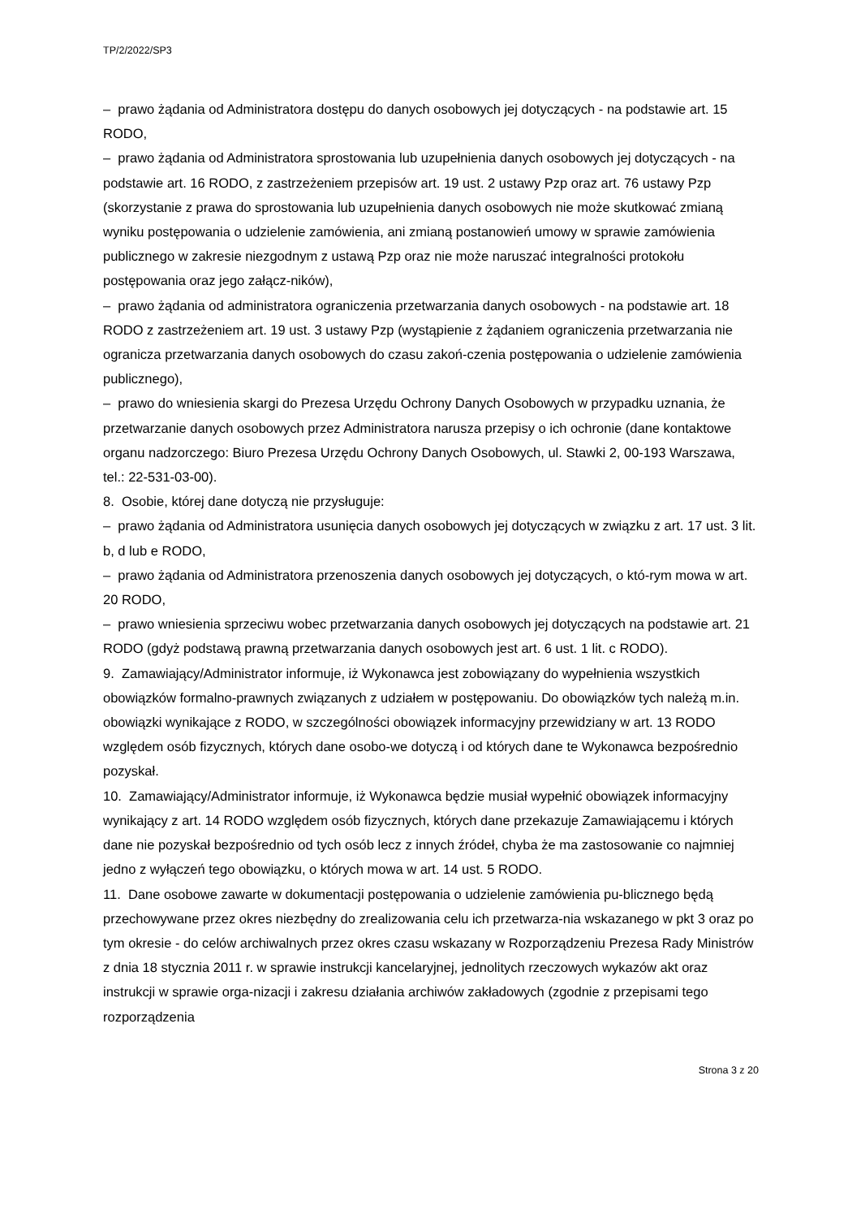TP/2/2022/SP3
– prawo żądania od Administratora dostępu do danych osobowych jej dotyczących - na podstawie art. 15 RODO,
– prawo żądania od Administratora sprostowania lub uzupełnienia danych osobowych jej dotyczących - na podstawie art. 16 RODO, z zastrzeżeniem przepisów art. 19 ust. 2 ustawy Pzp oraz art. 76 ustawy Pzp (skorzystanie z prawa do sprostowania lub uzupełnienia danych osobowych nie może skutkować zmianą wyniku postępowania o udzielenie zamówienia, ani zmianą postanowień umowy w sprawie zamówienia publicznego w zakresie niezgodnym z ustawą Pzp oraz nie może naruszać integralności protokołu postępowania oraz jego załącz-ników),
– prawo żądania od administratora ograniczenia przetwarzania danych osobowych - na podstawie art. 18 RODO z zastrzeżeniem art. 19 ust. 3 ustawy Pzp (wystąpienie z żądaniem ograniczenia przetwarzania nie ogranicza przetwarzania danych osobowych do czasu zakoń-czenia postępowania o udzielenie zamówienia publicznego),
– prawo do wniesienia skargi do Prezesa Urzędu Ochrony Danych Osobowych w przypadku uznania, że przetwarzanie danych osobowych przez Administratora narusza przepisy o ich ochronie (dane kontaktowe organu nadzorczego: Biuro Prezesa Urzędu Ochrony Danych Osobowych, ul. Stawki 2, 00-193 Warszawa, tel.: 22-531-03-00).
8. Osobie, której dane dotyczą nie przysługuje:
– prawo żądania od Administratora usunięcia danych osobowych jej dotyczących w związku z art. 17 ust. 3 lit. b, d lub e RODO,
– prawo żądania od Administratora przenoszenia danych osobowych jej dotyczących, o któ-rym mowa w art. 20 RODO,
– prawo wniesienia sprzeciwu wobec przetwarzania danych osobowych jej dotyczących na podstawie art. 21 RODO (gdyż podstawą prawną przetwarzania danych osobowych jest art. 6 ust. 1 lit. c RODO).
9. Zamawiający/Administrator informuje, iż Wykonawca jest zobowiązany do wypełnienia wszystkich obowiązków formalno-prawnych związanych z udziałem w postępowaniu. Do obowiązków tych należą m.in. obowiązki wynikające z RODO, w szczególności obowiązek informacyjny przewidziany w art. 13 RODO względem osób fizycznych, których dane osobo-we dotyczą i od których dane te Wykonawca bezpośrednio pozyskał.
10. Zamawiający/Administrator informuje, iż Wykonawca będzie musiał wypełnić obowiązek informacyjny wynikający z art. 14 RODO względem osób fizycznych, których dane przekazuje Zamawiającemu i których dane nie pozyskał bezpośrednio od tych osób lecz z innych źródeł, chyba że ma zastosowanie co najmniej jedno z wyłączeń tego obowiązku, o których mowa w art. 14 ust. 5 RODO.
11. Dane osobowe zawarte w dokumentacji postępowania o udzielenie zamówienia pu-blicznego będą przechowywane przez okres niezbędny do zrealizowania celu ich przetwarza-nia wskazanego w pkt 3 oraz po tym okresie - do celów archiwalnych przez okres czasu wskazany w Rozporządzeniu Prezesa Rady Ministrów z dnia 18 stycznia 2011 r. w sprawie instrukcji kancelaryjnej, jednolitych rzeczowych wykazów akt oraz instrukcji w sprawie orga-nizacji i zakresu działania archiwów zakładowych (zgodnie z przepisami tego rozporządzenia
Strona 3 z 20